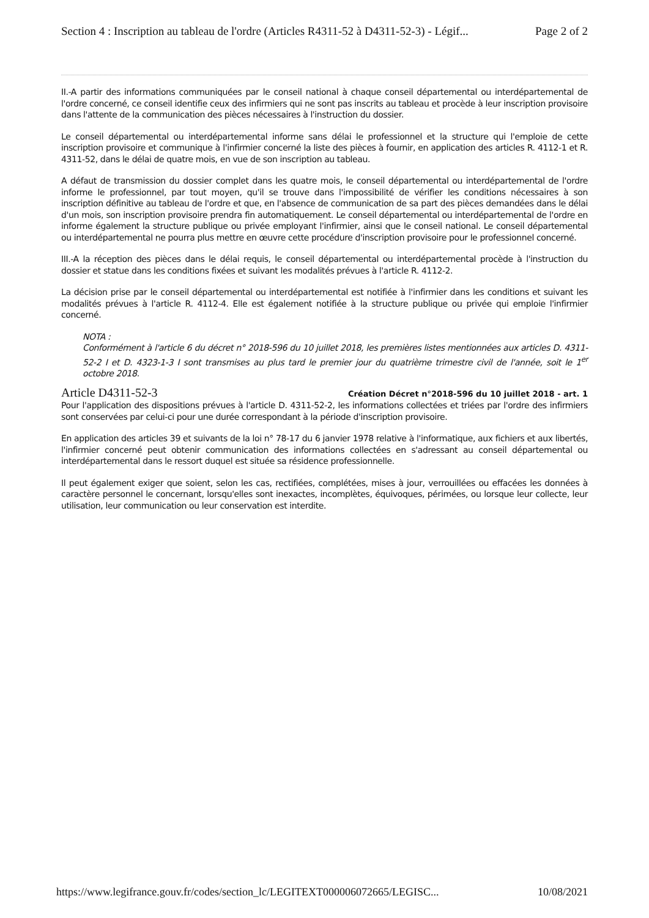Section 4 : Inscription au tableau de l'ordre (Articles R4311-52 à D4311-52-3) - Légif... Page 2 of 2
II.-A partir des informations communiquées par le conseil national à chaque conseil départemental ou interdépartemental de l'ordre concerné, ce conseil identifie ceux des infirmiers qui ne sont pas inscrits au tableau et procède à leur inscription provisoire dans l'attente de la communication des pièces nécessaires à l'instruction du dossier.
Le conseil départemental ou interdépartemental informe sans délai le professionnel et la structure qui l'emploie de cette inscription provisoire et communique à l'infirmier concerné la liste des pièces à fournir, en application des articles R. 4112-1 et R. 4311-52, dans le délai de quatre mois, en vue de son inscription au tableau.
A défaut de transmission du dossier complet dans les quatre mois, le conseil départemental ou interdépartemental de l'ordre informe le professionnel, par tout moyen, qu'il se trouve dans l'impossibilité de vérifier les conditions nécessaires à son inscription définitive au tableau de l'ordre et que, en l'absence de communication de sa part des pièces demandées dans le délai d'un mois, son inscription provisoire prendra fin automatiquement. Le conseil départemental ou interdépartemental de l'ordre en informe également la structure publique ou privée employant l'infirmier, ainsi que le conseil national. Le conseil départemental ou interdépartemental ne pourra plus mettre en œuvre cette procédure d'inscription provisoire pour le professionnel concerné.
III.-A la réception des pièces dans le délai requis, le conseil départemental ou interdépartemental procède à l'instruction du dossier et statue dans les conditions fixées et suivant les modalités prévues à l'article R. 4112-2.
La décision prise par le conseil départemental ou interdépartemental est notifiée à l'infirmier dans les conditions et suivant les modalités prévues à l'article R. 4112-4. Elle est également notifiée à la structure publique ou privée qui emploie l'infirmier concerné.
NOTA :
Conformément à l'article 6 du décret n° 2018-596 du 10 juillet 2018, les premières listes mentionnées aux articles D. 4311-52-2 I et D. 4323-1-3 I sont transmises au plus tard le premier jour du quatrième trimestre civil de l'année, soit le 1<sup>er</sup> octobre 2018.
Article D4311-52-3
Création Décret n°2018-596 du 10 juillet 2018 - art. 1
Pour l'application des dispositions prévues à l'article D. 4311-52-2, les informations collectées et triées par l'ordre des infirmiers sont conservées par celui-ci pour une durée correspondant à la période d'inscription provisoire.
En application des articles 39 et suivants de la loi n° 78-17 du 6 janvier 1978 relative à l'informatique, aux fichiers et aux libertés, l'infirmier concerné peut obtenir communication des informations collectées en s'adressant au conseil départemental ou interdépartemental dans le ressort duquel est située sa résidence professionnelle.
Il peut également exiger que soient, selon les cas, rectifiées, complétées, mises à jour, verrouillées ou effacées les données à caractère personnel le concernant, lorsqu'elles sont inexactes, incomplètes, équivoques, périmées, ou lorsque leur collecte, leur utilisation, leur communication ou leur conservation est interdite.
https://www.legifrance.gouv.fr/codes/section_lc/LEGITEXT000006072665/LEGISC... 10/08/2021